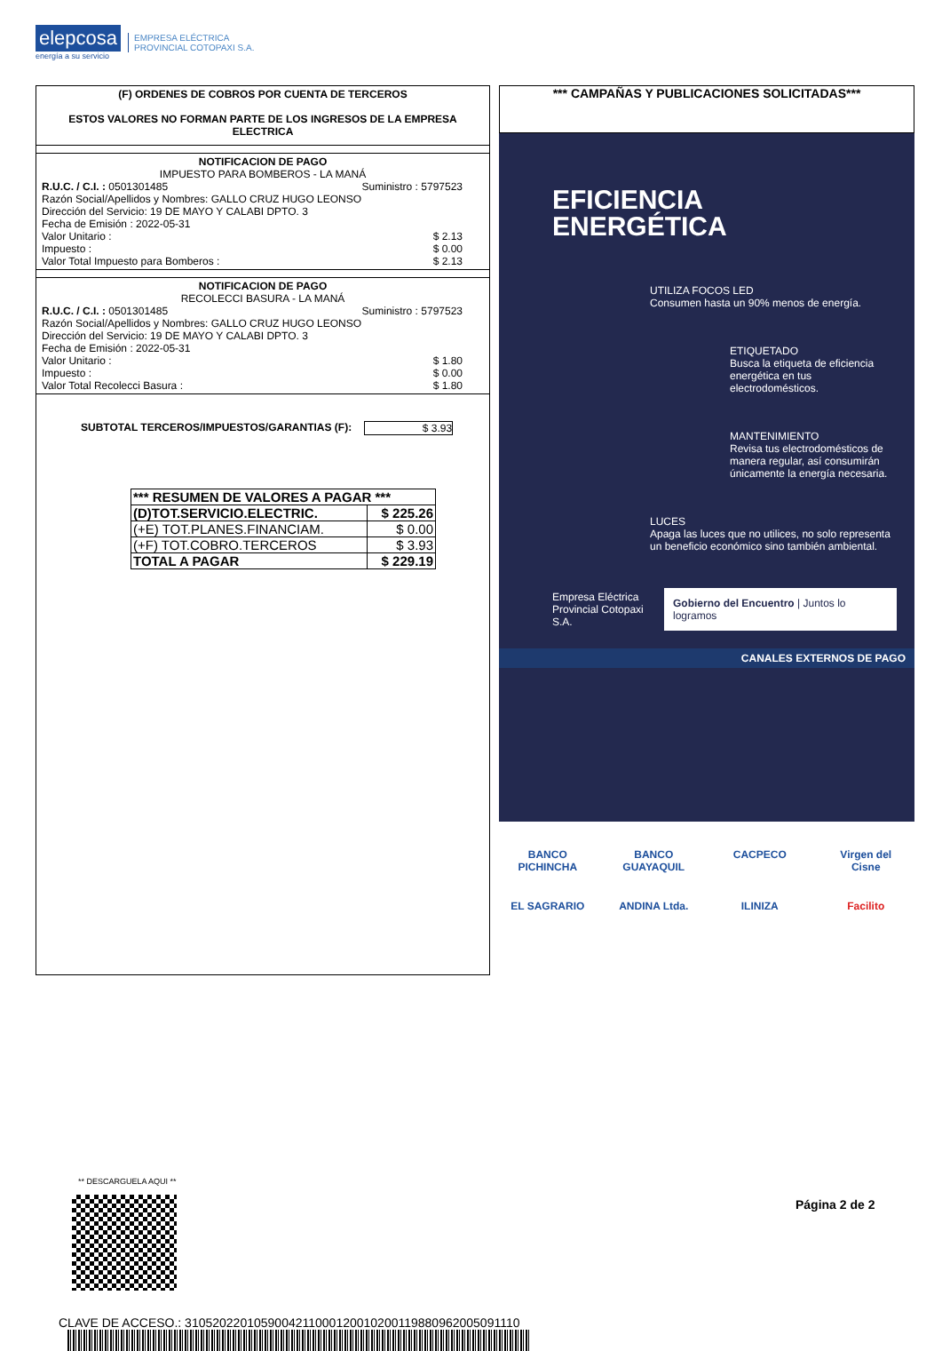elepcosa
energía a su servicio
EMPRESA ELÉCTRICA
PROVINCIAL COTOPAXI S.A.
(F) ORDENES DE COBROS POR CUENTA DE TERCEROS
ESTOS VALORES NO FORMAN PARTE DE LOS INGRESOS DE LA EMPRESA ELECTRICA
NOTIFICACION DE PAGO
IMPUESTO PARA BOMBEROS - LA MANÁ
R.U.C. / C.I. : 0501301485 Suministro : 5797523
Razón Social/Apellidos y Nombres: GALLO CRUZ HUGO LEONSO
Dirección del Servicio: 19 DE MAYO Y CALABI DPTO. 3
Fecha de Emisión : 2022-05-31
Valor Unitario : $ 2.13
Impuesto : $ 0.00
Valor Total Impuesto para Bomberos : $ 2.13
NOTIFICACION DE PAGO
RECOLECCI BASURA - LA MANÁ
R.U.C. / C.I. : 0501301485 Suministro : 5797523
Razón Social/Apellidos y Nombres: GALLO CRUZ HUGO LEONSO
Dirección del Servicio: 19 DE MAYO Y CALABI DPTO. 3
Fecha de Emisión : 2022-05-31
Valor Unitario : $ 1.80
Impuesto : $ 0.00
Valor Total Recolecci Basura : $ 1.80
SUBTOTAL TERCEROS/IMPUESTOS/GARANTIAS (F): $ 3.93
| *** RESUMEN DE VALORES A PAGAR *** | |
| --- | --- |
| (D)TOT.SERVICIO.ELECTRIC. | $ 225.26 |
| (+E) TOT.PLANES.FINANCIAM. | $ 0.00 |
| (+F) TOT.COBRO.TERCEROS | $ 3.93 |
| TOTAL A PAGAR | $ 229.19 |
*** CAMPAÑAS Y PUBLICACIONES SOLICITADAS***
EFICIENCIA
ENERGÉTICA
UTILIZA FOCOS LED
Consumen hasta un 90% menos de energía.
ETIQUETADO
Busca la etiqueta de eficiencia energética en tus electrodomésticos.
MANTENIMIENTO
Revisa tus electrodomésticos de manera regular, así consumirán únicamente la energía necesaria.
LUCES
Apaga las luces que no utilices, no solo representa un beneficio económico sino también ambiental.
Empresa Eléctrica
Provincial Cotopaxi S.A. Gobierno del Encuentro | Juntos lo logramos
CANALES EXTERNOS DE PAGO
BANCO PICHINCHA BANCO GUAYAQUIL CACPECO Virgen del Cisne EL SAGRARIO ANDINA Ltda. ILINIZA Facilito
** DESCARGUELA AQUI **
CLAVE DE ACCESO.: 3105202201059004211000120010200119880962005091110
Página 2 de 2